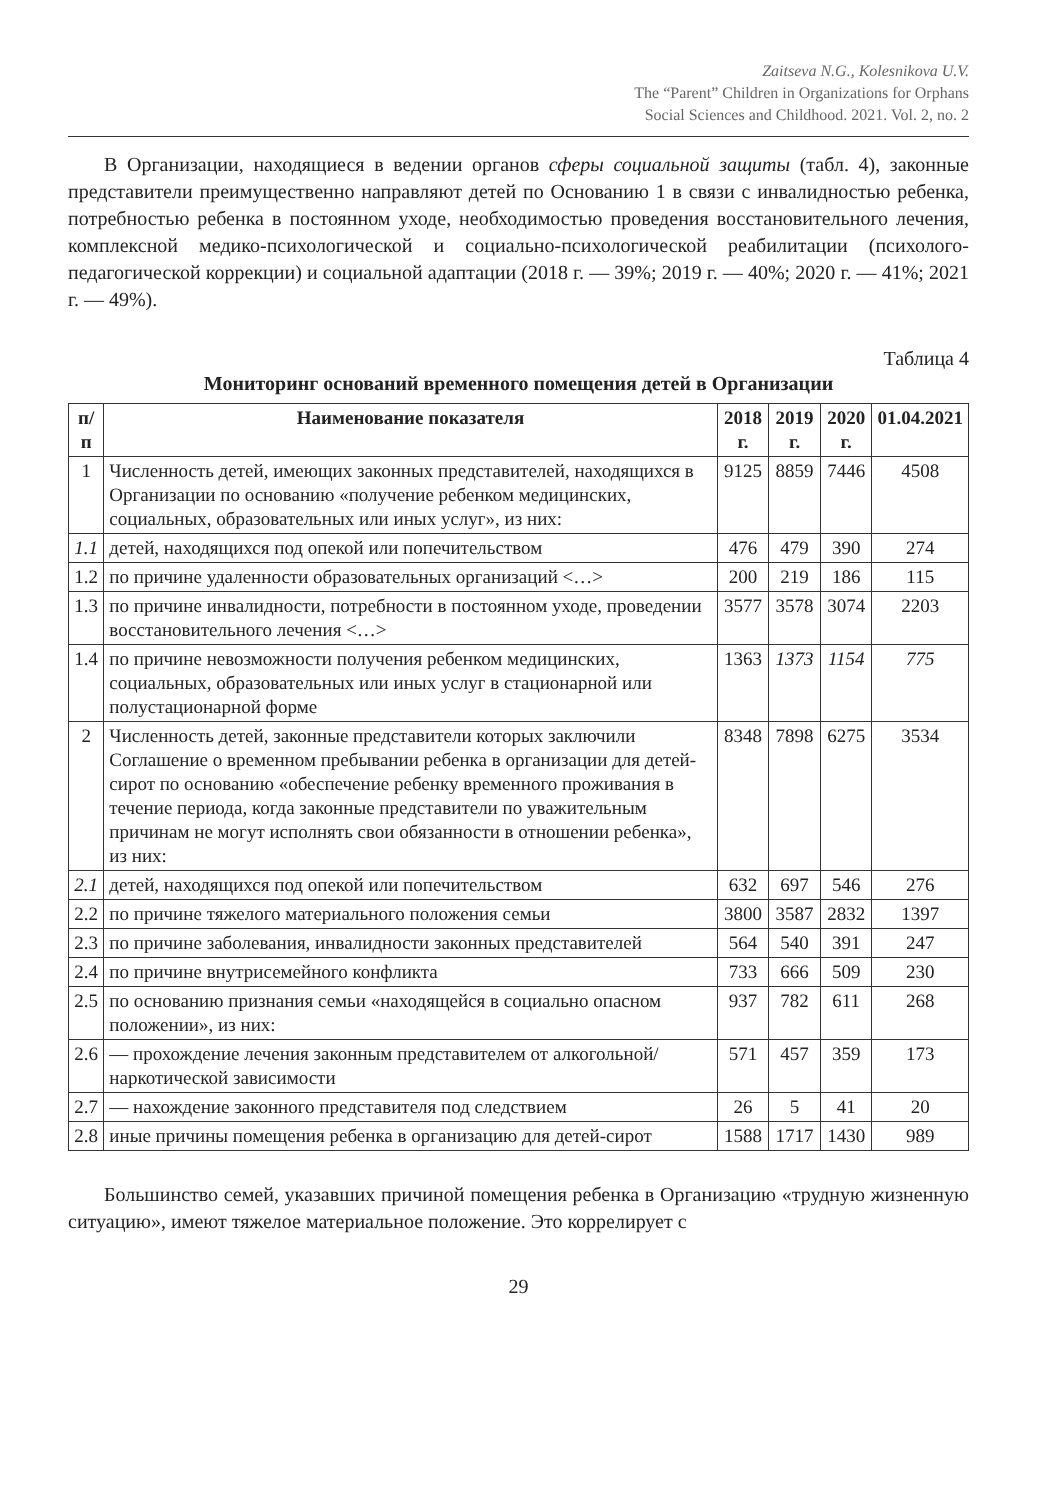Zaitseva N.G., Kolesnikova U.V.
The “Parent” Children in Organizations for Orphans
Social Sciences and Childhood. 2021. Vol. 2, no. 2
В Организации, находящиеся в ведении органов сферы социальной защиты (табл. 4), законные представители преимущественно направляют детей по Основанию 1 в связи с инвалидностью ребенка, потребностью ребенка в постоянном уходе, необходимостью проведения восстановительного лечения, комплексной медико-психологической и социально-психологической реабилитации (психолого-педагогической коррекции) и социальной адаптации (2018 г. — 39%; 2019 г. — 40%; 2020 г. — 41%; 2021 г. — 49%).
Таблица 4
Мониторинг оснований временного помещения детей в Организации
| п/п | Наименование показателя | 2018 г. | 2019 г. | 2020 г. | 01.04.2021 |
| --- | --- | --- | --- | --- | --- |
| 1 | Численность детей, имеющих законных представителей, находящихся в Организации по основанию «получение ребенком медицинских, социальных, образовательных или иных услуг», из них: | 9125 | 8859 | 7446 | 4508 |
| 1.1 | детей, находящихся под опекой или попечительством | 476 | 479 | 390 | 274 |
| 1.2 | по причине удаленности образовательных организаций <…> | 200 | 219 | 186 | 115 |
| 1.3 | по причине инвалидности, потребности в постоянном уходе, проведении восстановительного лечения <…> | 3577 | 3578 | 3074 | 2203 |
| 1.4 | по причине невозможности получения ребенком медицинских, социальных, образовательных или иных услуг в стационарной или полустационарной форме | 1363 | 1373 | 1154 | 775 |
| 2 | Численность детей, законные представители которых заключили Соглашение о временном пребывании ребенка в организации для детей-сирот по основанию «обеспечение ребенку временного проживания в течение периода, когда законные представители по уважительным причинам не могут исполнять свои обязанности в отношении ребенка», из них: | 8348 | 7898 | 6275 | 3534 |
| 2.1 | детей, находящихся под опекой или попечительством | 632 | 697 | 546 | 276 |
| 2.2 | по причине тяжелого материального положения семьи | 3800 | 3587 | 2832 | 1397 |
| 2.3 | по причине заболевания, инвалидности законных представителей | 564 | 540 | 391 | 247 |
| 2.4 | по причине внутрисемейного конфликта | 733 | 666 | 509 | 230 |
| 2.5 | по основанию признания семьи «находящейся в социально опасном положении», из них: | 937 | 782 | 611 | 268 |
| 2.6 | — прохождение лечения законным представителем от алкогольной/наркотической зависимости | 571 | 457 | 359 | 173 |
| 2.7 | — нахождение законного представителя под следствием | 26 | 5 | 41 | 20 |
| 2.8 | иные причины помещения ребенка в организацию для детей-сирот | 1588 | 1717 | 1430 | 989 |
Большинство семей, указавших причиной помещения ребенка в Организацию «трудную жизненную ситуацию», имеют тяжелое материальное положение. Это коррелирует с
29